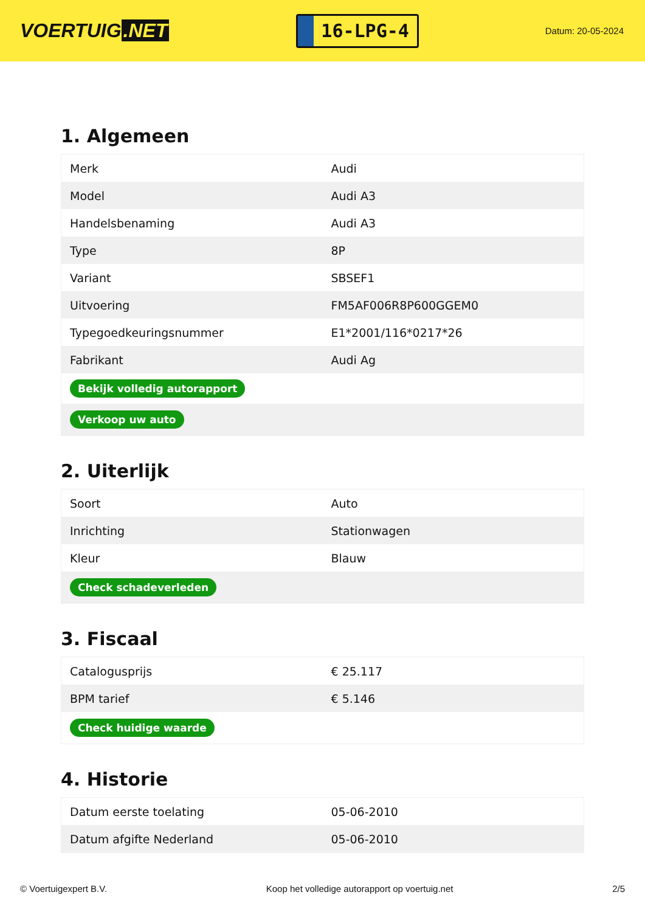VOERTUIG.NET
16-LPG-4
Datum: 20-05-2024
1. Algemeen
| Merk | Audi |
| Model | Audi A3 |
| Handelsbenaming | Audi A3 |
| Type | 8P |
| Variant | SBSEF1 |
| Uitvoering | FM5AF006R8P600GGEM0 |
| Typegoedkeuringsnummer | E1*2001/116*0217*26 |
| Fabrikant | Audi Ag |
| Bekijk volledig autorapport | |
| Verkoop uw auto | |
2. Uiterlijk
| Soort | Auto |
| Inrichting | Stationwagen |
| Kleur | Blauw |
| Check schadeverleden | |
3. Fiscaal
| Catalogusprijs | € 25.117 |
| BPM tarief | € 5.146 |
| Check huidige waarde | |
4. Historie
| Datum eerste toelating | 05-06-2010 |
| Datum afgifte Nederland | 05-06-2010 |
© Voertuigexpert B.V. Koop het volledige autorapport op voertuig.net 2/5